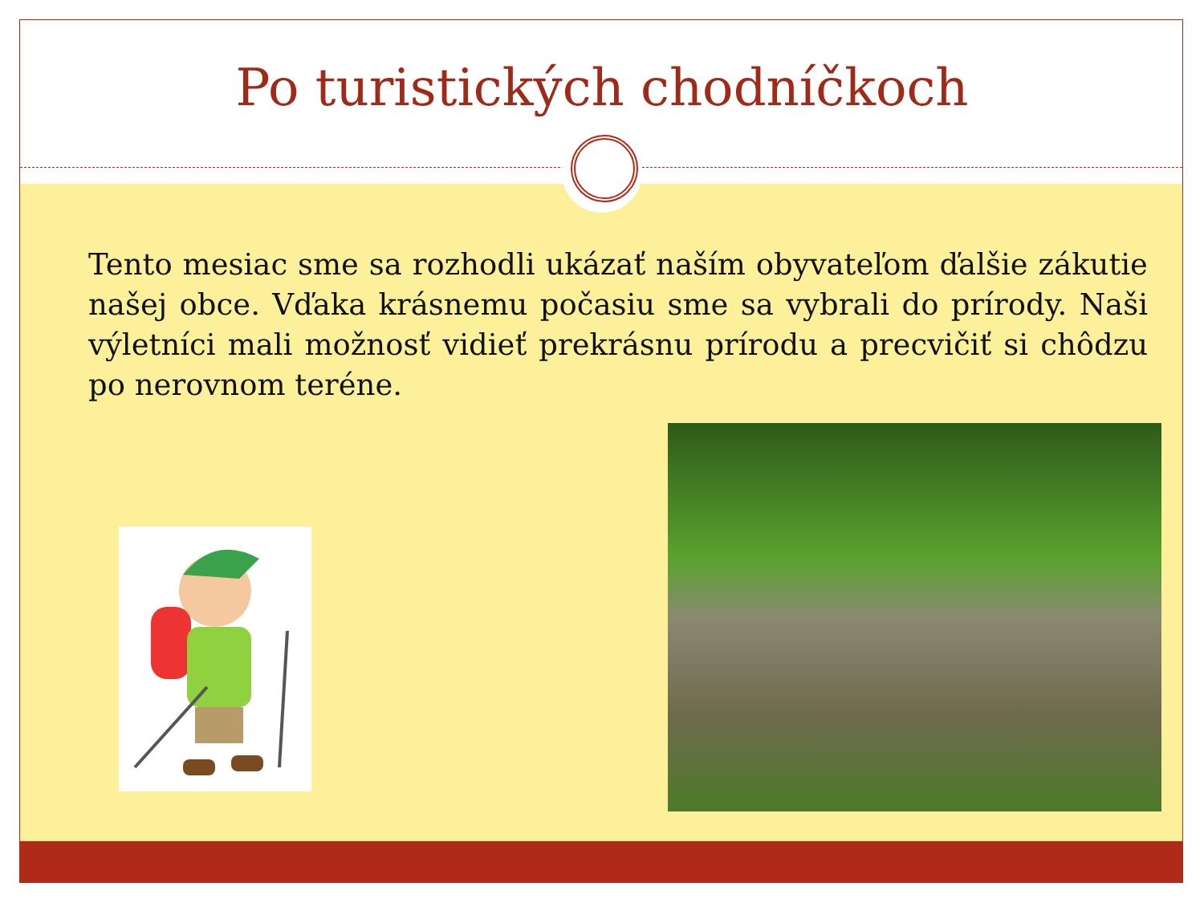Po turistických chodníčkoch
Tento mesiac sme sa rozhodli ukázať naším obyvateľom ďalšie zákutie našej obce. Vďaka krásnemu počasiu sme sa vybrali do prírody. Naši výletníci mali možnosť vidieť prekrásnu prírodu a precvičiť si chôdzu po nerovnom teréne.